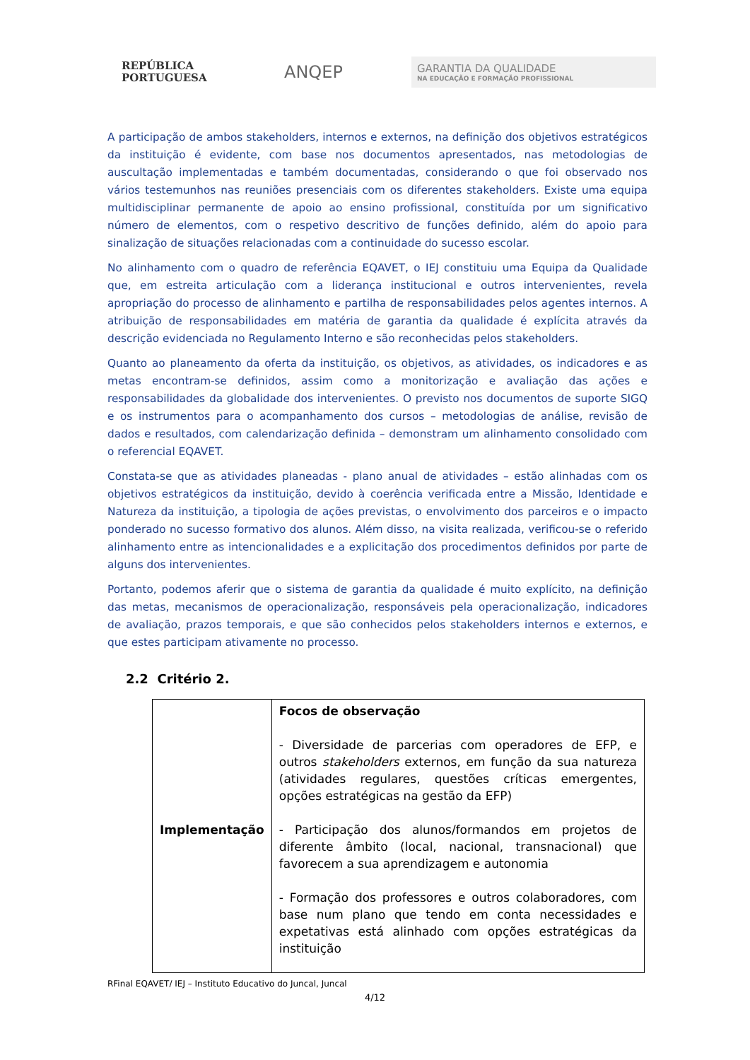REPÚBLICA PORTUGUESA
ANQEP
GARANTIA DA QUALIDADE
NA EDUCAÇÃO E FORMAÇÃO PROFISSIONAL
A participação de ambos stakeholders, internos e externos, na definição dos objetivos estratégicos da instituição é evidente, com base nos documentos apresentados, nas metodologias de auscultação implementadas e também documentadas, considerando o que foi observado nos vários testemunhos nas reuniões presenciais com os diferentes stakeholders. Existe uma equipa multidisciplinar permanente de apoio ao ensino profissional, constituída por um significativo número de elementos, com o respetivo descritivo de funções definido, além do apoio para sinalização de situações relacionadas com a continuidade do sucesso escolar.
No alinhamento com o quadro de referência EQAVET, o IEJ constituiu uma Equipa da Qualidade que, em estreita articulação com a liderança institucional e outros intervenientes, revela apropriação do processo de alinhamento e partilha de responsabilidades pelos agentes internos. A atribuição de responsabilidades em matéria de garantia da qualidade é explícita através da descrição evidenciada no Regulamento Interno e são reconhecidas pelos stakeholders.
Quanto ao planeamento da oferta da instituição, os objetivos, as atividades, os indicadores e as metas encontram-se definidos, assim como a monitorização e avaliação das ações e responsabilidades da globalidade dos intervenientes. O previsto nos documentos de suporte SIGQ e os instrumentos para o acompanhamento dos cursos – metodologias de análise, revisão de dados e resultados, com calendarização definida – demonstram um alinhamento consolidado com o referencial EQAVET.
Constata-se que as atividades planeadas - plano anual de atividades – estão alinhadas com os objetivos estratégicos da instituição, devido à coerência verificada entre a Missão, Identidade e Natureza da instituição, a tipologia de ações previstas, o envolvimento dos parceiros e o impacto ponderado no sucesso formativo dos alunos. Além disso, na visita realizada, verificou-se o referido alinhamento entre as intencionalidades e a explicitação dos procedimentos definidos por parte de alguns dos intervenientes.
Portanto, podemos aferir que o sistema de garantia da qualidade é muito explícito, na definição das metas, mecanismos de operacionalização, responsáveis pela operacionalização, indicadores de avaliação, prazos temporais, e que são conhecidos pelos stakeholders internos e externos, e que estes participam ativamente no processo.
2.2 Critério 2.
| Implementação | Focos de observação - Diversidade de parcerias com operadores de EFP, e outros stakeholders externos, em função da sua natureza (atividades regulares, questões críticas emergentes, opções estratégicas na gestão da EFP) - Participação dos alunos/formandos em projetos de diferente âmbito (local, nacional, transnacional) que favorecem a sua aprendizagem e autonomia - Formação dos professores e outros colaboradores, com base num plano que tendo em conta necessidades e expetativas está alinhado com opções estratégicas da instituição |
RFinal EQAVET/ IEJ – Instituto Educativo do Juncal, Juncal
4/12